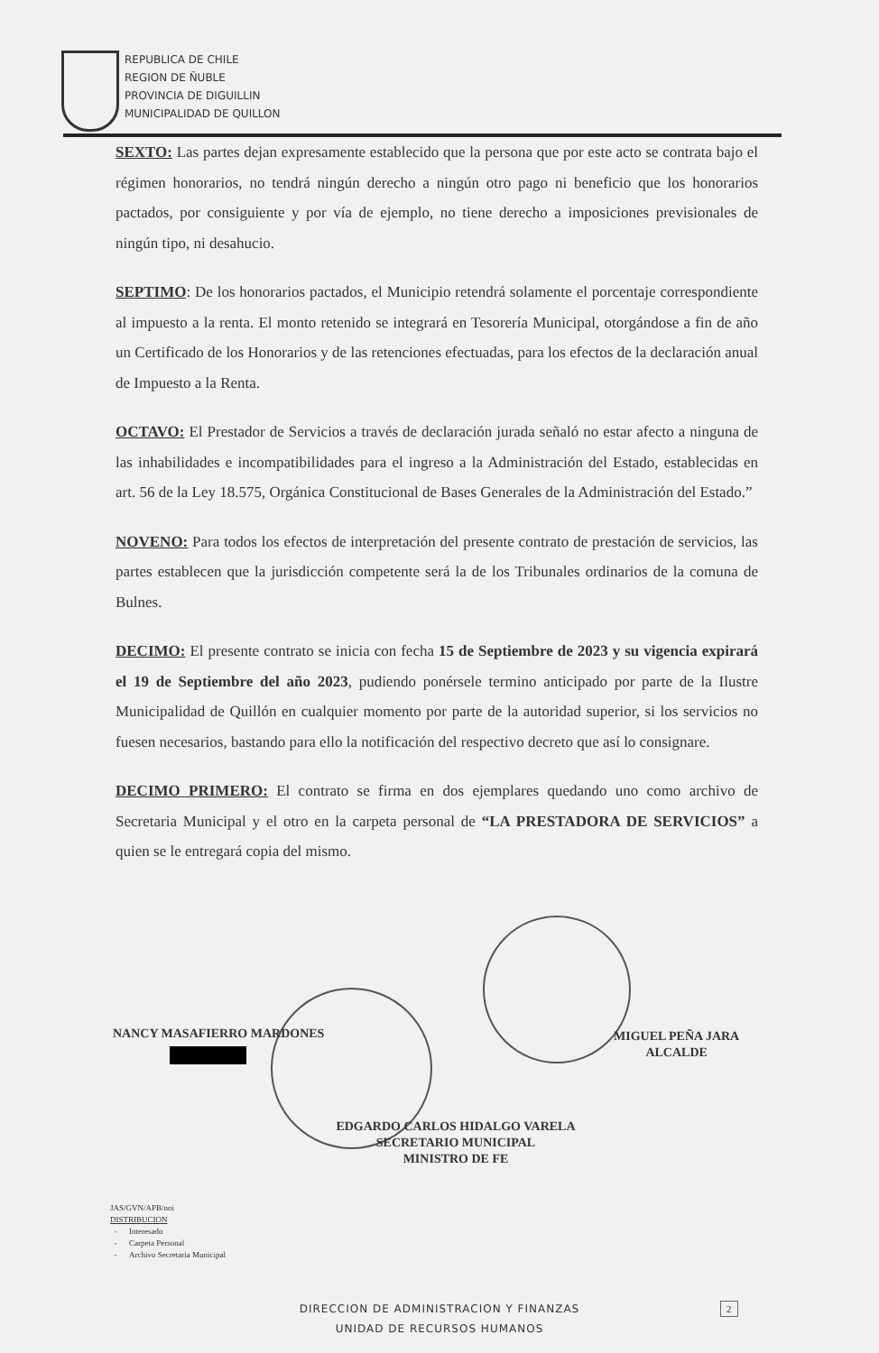REPUBLICA DE CHILE
REGION DE ÑUBLE
PROVINCIA DE DIGUILLIN
MUNICIPALIDAD DE QUILLON
SEXTO: Las partes dejan expresamente establecido que la persona que por este acto se contrata bajo el régimen honorarios, no tendrá ningún derecho a ningún otro pago ni beneficio que los honorarios pactados, por consiguiente y por vía de ejemplo, no tiene derecho a imposiciones previsionales de ningún tipo, ni desahucio.
SEPTIMO: De los honorarios pactados, el Municipio retendrá solamente el porcentaje correspondiente al impuesto a la renta. El monto retenido se integrará en Tesorería Municipal, otorgándose a fin de año un Certificado de los Honorarios y de las retenciones efectuadas, para los efectos de la declaración anual de Impuesto a la Renta.
OCTAVO: El Prestador de Servicios a través de declaración jurada señaló no estar afecto a ninguna de las inhabilidades e incompatibilidades para el ingreso a la Administración del Estado, establecidas en art. 56 de la Ley 18.575, Orgánica Constitucional de Bases Generales de la Administración del Estado.”
NOVENO: Para todos los efectos de interpretación del presente contrato de prestación de servicios, las partes establecen que la jurisdicción competente será la de los Tribunales ordinarios de la comuna de Bulnes.
DECIMO: El presente contrato se inicia con fecha 15 de Septiembre de 2023 y su vigencia expirará el 19 de Septiembre del año 2023, pudiendo ponérsele termino anticipado por parte de la Ilustre Municipalidad de Quillón en cualquier momento por parte de la autoridad superior, si los servicios no fuesen necesarios, bastando para ello la notificación del respectivo decreto que así lo consignare.
DECIMO PRIMERO: El contrato se firma en dos ejemplares quedando uno como archivo de Secretaria Municipal y el otro en la carpeta personal de “LA PRESTADORA DE SERVICIOS” a quien se le entregará copia del mismo.
NANCY MASAFIERRO MARDONES
MIGUEL PEÑA JARA
ALCALDE
EDGARDO CARLOS HIDALGO VARELA
SECRETARIO MUNICIPAL
MINISTRO DE FE
JAS/GVN/APB/noi
DISTRIBUCION
- Interesado
- Carpeta Personal
- Archivo Secretaria Municipal
DIRECCION DE ADMINISTRACION Y FINANZAS
UNIDAD DE RECURSOS HUMANOS
2